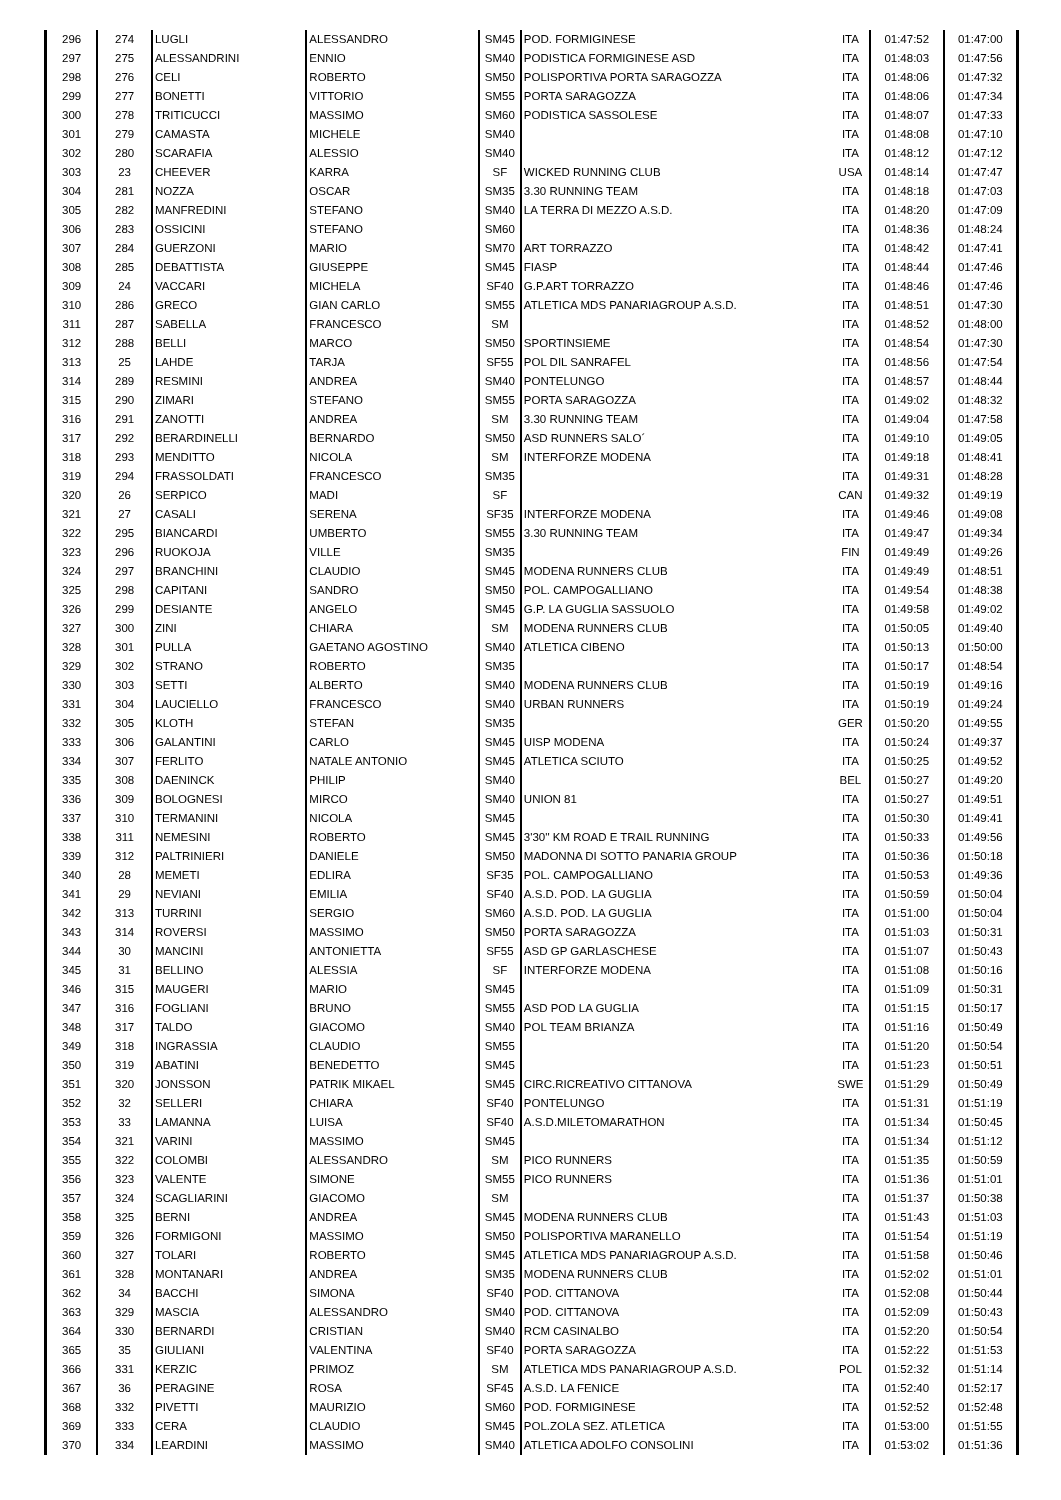| 296 | 274 | LUGLI | ALESSANDRO | SM45 | POD. FORMIGINESE | ITA | 01:47:52 | 01:47:00 |
| 297 | 275 | ALESSANDRINI | ENNIO | SM40 | PODISTICA FORMIGINESE ASD | ITA | 01:48:03 | 01:47:56 |
| 298 | 276 | CELI | ROBERTO | SM50 | POLISPORTIVA PORTA SARAGOZZA | ITA | 01:48:06 | 01:47:32 |
| 299 | 277 | BONETTI | VITTORIO | SM55 | PORTA SARAGOZZA | ITA | 01:48:06 | 01:47:34 |
| 300 | 278 | TRITICUCCI | MASSIMO | SM60 | PODISTICA SASSOLESE | ITA | 01:48:07 | 01:47:33 |
| 301 | 279 | CAMASTA | MICHELE | SM40 | | ITA | 01:48:08 | 01:47:10 |
| 302 | 280 | SCARAFIA | ALESSIO | SM40 | | ITA | 01:48:12 | 01:47:12 |
| 303 | 23 | CHEEVER | KARRA | SF | WICKED RUNNING CLUB | USA | 01:48:14 | 01:47:47 |
| 304 | 281 | NOZZA | OSCAR | SM35 | 3.30 RUNNING TEAM | ITA | 01:48:18 | 01:47:03 |
| 305 | 282 | MANFREDINI | STEFANO | SM40 | LA TERRA DI MEZZO A.S.D. | ITA | 01:48:20 | 01:47:09 |
| 306 | 283 | OSSICINI | STEFANO | SM60 | | ITA | 01:48:36 | 01:48:24 |
| 307 | 284 | GUERZONI | MARIO | SM70 | ART TORRAZZO | ITA | 01:48:42 | 01:47:41 |
| 308 | 285 | DEBATTISTA | GIUSEPPE | SM45 | FIASP | ITA | 01:48:44 | 01:47:46 |
| 309 | 24 | VACCARI | MICHELA | SF40 | G.P.ART TORRAZZO | ITA | 01:48:46 | 01:47:46 |
| 310 | 286 | GRECO | GIAN CARLO | SM55 | ATLETICA MDS PANARIAGROUP A.S.D. | ITA | 01:48:51 | 01:47:30 |
| 311 | 287 | SABELLA | FRANCESCO | SM | | ITA | 01:48:52 | 01:48:00 |
| 312 | 288 | BELLI | MARCO | SM50 | SPORTINSIEME | ITA | 01:48:54 | 01:47:30 |
| 313 | 25 | LAHDE | TARJA | SF55 | POL DIL SANRAFEL | ITA | 01:48:56 | 01:47:54 |
| 314 | 289 | RESMINI | ANDREA | SM40 | PONTELUNGO | ITA | 01:48:57 | 01:48:44 |
| 315 | 290 | ZIMARI | STEFANO | SM55 | PORTA SARAGOZZA | ITA | 01:49:02 | 01:48:32 |
| 316 | 291 | ZANOTTI | ANDREA | SM | 3.30 RUNNING TEAM | ITA | 01:49:04 | 01:47:58 |
| 317 | 292 | BERARDINELLI | BERNARDO | SM50 | ASD RUNNERS SALO´ | ITA | 01:49:10 | 01:49:05 |
| 318 | 293 | MENDITTO | NICOLA | SM | INTERFORZE MODENA | ITA | 01:49:18 | 01:48:41 |
| 319 | 294 | FRASSOLDATI | FRANCESCO | SM35 | | ITA | 01:49:31 | 01:48:28 |
| 320 | 26 | SERPICO | MADI | SF | | CAN | 01:49:32 | 01:49:19 |
| 321 | 27 | CASALI | SERENA | SF35 | INTERFORZE MODENA | ITA | 01:49:46 | 01:49:08 |
| 322 | 295 | BIANCARDI | UMBERTO | SM55 | 3.30 RUNNING TEAM | ITA | 01:49:47 | 01:49:34 |
| 323 | 296 | RUOKOJA | VILLE | SM35 | | FIN | 01:49:49 | 01:49:26 |
| 324 | 297 | BRANCHINI | CLAUDIO | SM45 | MODENA RUNNERS CLUB | ITA | 01:49:49 | 01:48:51 |
| 325 | 298 | CAPITANI | SANDRO | SM50 | POL. CAMPOGALLIANO | ITA | 01:49:54 | 01:48:38 |
| 326 | 299 | DESIANTE | ANGELO | SM45 | G.P. LA GUGLIA SASSUOLO | ITA | 01:49:58 | 01:49:02 |
| 327 | 300 | ZINI | CHIARA | SM | MODENA RUNNERS CLUB | ITA | 01:50:05 | 01:49:40 |
| 328 | 301 | PULLA | GAETANO AGOSTINO | SM40 | ATLETICA CIBENO | ITA | 01:50:13 | 01:50:00 |
| 329 | 302 | STRANO | ROBERTO | SM35 | | ITA | 01:50:17 | 01:48:54 |
| 330 | 303 | SETTI | ALBERTO | SM40 | MODENA RUNNERS CLUB | ITA | 01:50:19 | 01:49:16 |
| 331 | 304 | LAUCIELLO | FRANCESCO | SM40 | URBAN RUNNERS | ITA | 01:50:19 | 01:49:24 |
| 332 | 305 | KLOTH | STEFAN | SM35 | | GER | 01:50:20 | 01:49:55 |
| 333 | 306 | GALANTINI | CARLO | SM45 | UISP MODENA | ITA | 01:50:24 | 01:49:37 |
| 334 | 307 | FERLITO | NATALE ANTONIO | SM45 | ATLETICA SCIUTO | ITA | 01:50:25 | 01:49:52 |
| 335 | 308 | DAENINCK | PHILIP | SM40 | | BEL | 01:50:27 | 01:49:20 |
| 336 | 309 | BOLOGNESI | MIRCO | SM40 | UNION 81 | ITA | 01:50:27 | 01:49:51 |
| 337 | 310 | TERMANINI | NICOLA | SM45 | | ITA | 01:50:30 | 01:49:41 |
| 338 | 311 | NEMESINI | ROBERTO | SM45 | 3'30'' KM ROAD E TRAIL RUNNING | ITA | 01:50:33 | 01:49:56 |
| 339 | 312 | PALTRINIERI | DANIELE | SM50 | MADONNA DI SOTTO PANARIA GROUP | ITA | 01:50:36 | 01:50:18 |
| 340 | 28 | MEMETI | EDLIRA | SF35 | POL. CAMPOGALLIANO | ITA | 01:50:53 | 01:49:36 |
| 341 | 29 | NEVIANI | EMILIA | SF40 | A.S.D. POD. LA GUGLIA | ITA | 01:50:59 | 01:50:04 |
| 342 | 313 | TURRINI | SERGIO | SM60 | A.S.D. POD. LA GUGLIA | ITA | 01:51:00 | 01:50:04 |
| 343 | 314 | ROVERSI | MASSIMO | SM50 | PORTA SARAGOZZA | ITA | 01:51:03 | 01:50:31 |
| 344 | 30 | MANCINI | ANTONIETTA | SF55 | ASD GP GARLASCHESE | ITA | 01:51:07 | 01:50:43 |
| 345 | 31 | BELLINO | ALESSIA | SF | INTERFORZE MODENA | ITA | 01:51:08 | 01:50:16 |
| 346 | 315 | MAUGERI | MARIO | SM45 | | ITA | 01:51:09 | 01:50:31 |
| 347 | 316 | FOGLIANI | BRUNO | SM55 | ASD POD LA GUGLIA | ITA | 01:51:15 | 01:50:17 |
| 348 | 317 | TALDO | GIACOMO | SM40 | POL TEAM BRIANZA | ITA | 01:51:16 | 01:50:49 |
| 349 | 318 | INGRASSIA | CLAUDIO | SM55 | | ITA | 01:51:20 | 01:50:54 |
| 350 | 319 | ABATINI | BENEDETTO | SM45 | | ITA | 01:51:23 | 01:50:51 |
| 351 | 320 | JONSSON | PATRIK MIKAEL | SM45 | CIRC.RICREATIVO CITTANOVA | SWE | 01:51:29 | 01:50:49 |
| 352 | 32 | SELLERI | CHIARA | SF40 | PONTELUNGO | ITA | 01:51:31 | 01:51:19 |
| 353 | 33 | LAMANNA | LUISA | SF40 | A.S.D.MILETOMARATHON | ITA | 01:51:34 | 01:50:45 |
| 354 | 321 | VARINI | MASSIMO | SM45 | | ITA | 01:51:34 | 01:51:12 |
| 355 | 322 | COLOMBI | ALESSANDRO | SM | PICO RUNNERS | ITA | 01:51:35 | 01:50:59 |
| 356 | 323 | VALENTE | SIMONE | SM55 | PICO RUNNERS | ITA | 01:51:36 | 01:51:01 |
| 357 | 324 | SCAGLIARINI | GIACOMO | SM | | ITA | 01:51:37 | 01:50:38 |
| 358 | 325 | BERNI | ANDREA | SM45 | MODENA RUNNERS CLUB | ITA | 01:51:43 | 01:51:03 |
| 359 | 326 | FORMIGONI | MASSIMO | SM50 | POLISPORTIVA MARANELLO | ITA | 01:51:54 | 01:51:19 |
| 360 | 327 | TOLARI | ROBERTO | SM45 | ATLETICA MDS PANARIAGROUP A.S.D. | ITA | 01:51:58 | 01:50:46 |
| 361 | 328 | MONTANARI | ANDREA | SM35 | MODENA RUNNERS CLUB | ITA | 01:52:02 | 01:51:01 |
| 362 | 34 | BACCHI | SIMONA | SF40 | POD. CITTANOVA | ITA | 01:52:08 | 01:50:44 |
| 363 | 329 | MASCIA | ALESSANDRO | SM40 | POD. CITTANOVA | ITA | 01:52:09 | 01:50:43 |
| 364 | 330 | BERNARDI | CRISTIAN | SM40 | RCM CASINALBO | ITA | 01:52:20 | 01:50:54 |
| 365 | 35 | GIULIANI | VALENTINA | SF40 | PORTA SARAGOZZA | ITA | 01:52:22 | 01:51:53 |
| 366 | 331 | KERZIC | PRIMOZ | SM | ATLETICA MDS PANARIAGROUP A.S.D. | POL | 01:52:32 | 01:51:14 |
| 367 | 36 | PERAGINE | ROSA | SF45 | A.S.D. LA FENICE | ITA | 01:52:40 | 01:52:17 |
| 368 | 332 | PIVETTI | MAURIZIO | SM60 | POD. FORMIGINESE | ITA | 01:52:52 | 01:52:48 |
| 369 | 333 | CERA | CLAUDIO | SM45 | POL.ZOLA SEZ. ATLETICA | ITA | 01:53:00 | 01:51:55 |
| 370 | 334 | LEARDINI | MASSIMO | SM40 | ATLETICA ADOLFO CONSOLINI | ITA | 01:53:02 | 01:51:36 |